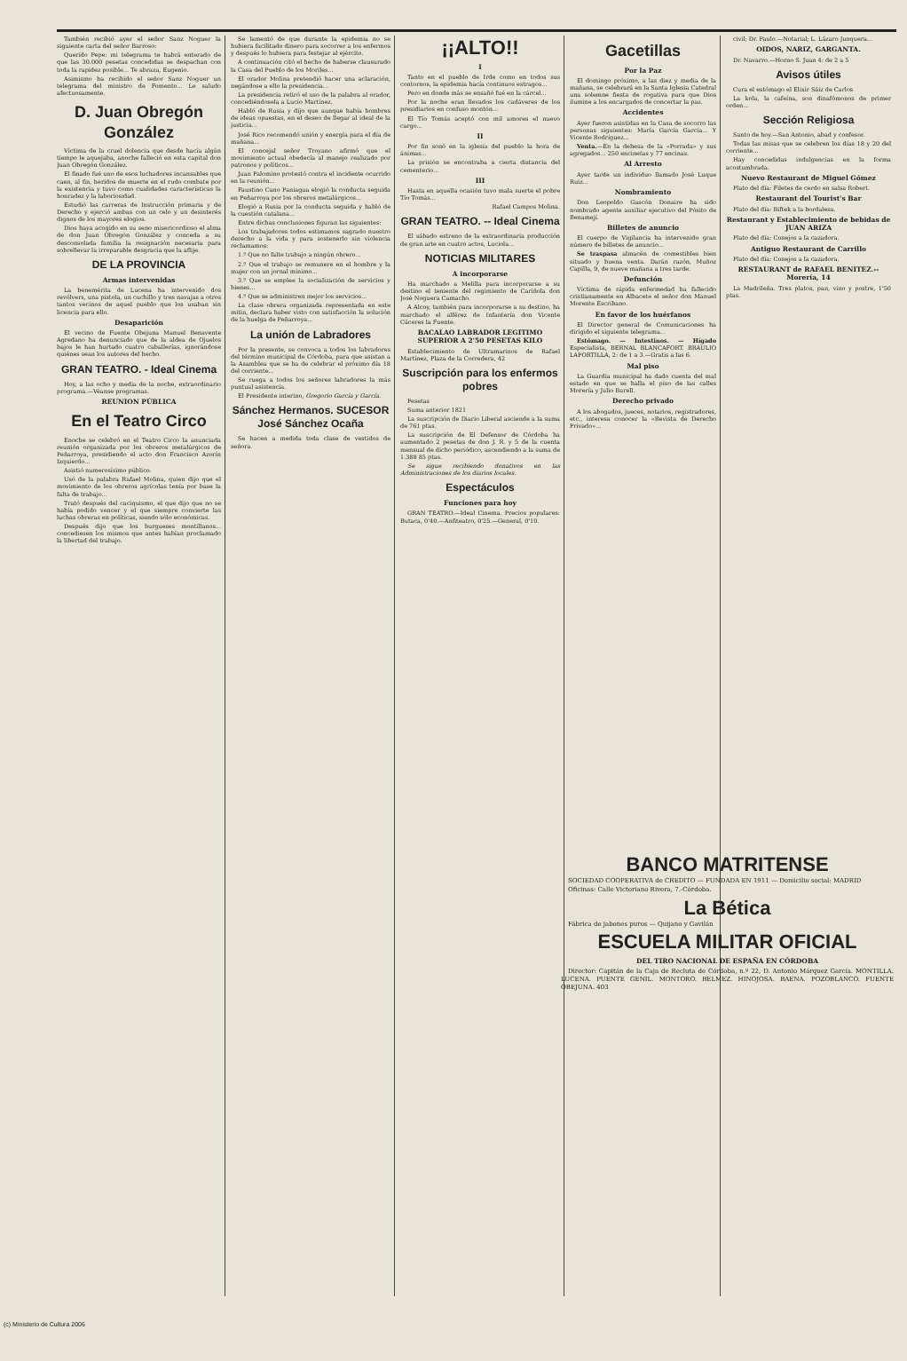También recibió ayer el señor Sanz Noguer la siguiente carta del señor Barroso:
Querido Pepe: mi telegrama te habrá enterado de que las 30.000 pesetas concedidas se despachan con toda la rapidez posible... Te abraza, Eugenio.
Asimismo ha recibido el señor Sanz Noguer un telegrama del ministro de Fomento... Le saludo afectuosamente.
D. Juan Obregón González
Víctima de la cruel dolencia que desde hacía algún tiempo le aquejaba, anoche falleció en esta capital don Juan Obregón González.
El finado fué uno de esos luchadores incansables que caen, al fin, heridos de muerte en el rudo combate por la existencia y tuvo como cualidades características la honradez y la laboriosidad.
Estudió las carreras de Instrucción primaria y de Derecho y ejerció ambas con un celo y un desinterés dignos de los mayores elogios.
Dios haya acogido en su seno misericordioso el alma de don Juan Obregón González y conceda a su desconsolada familia la resignación necesaria para sobrellevar la irreparable desgracia que la aflije.
DE LA PROVINCIA
Armas intervenidas
La benemérita de Lucena ha intervenido dos revólvers, una pistola, un cuchillo y tres navajas a otros tantos vecinos de aquel pueblo que los usaban sin licencia para ello.
Desaparición
El vecino de Fuente Obejuna Manuel Benavente Agredano ha denunciado que de la aldea de Ojuelos bajos le han hurtado cuatro caballerías, ignorándose quiénes sean los autores del hecho.
GRAN TEATRO. - Ideal Cinema
Hoy, a las ocho y media de la noche, extraordinario programa.—Véanse programas.
REUNION PÚBLICA
En el Teatro Circo
Enoche se celebró en el Teatro Circo la anunciada reunión organizada por los obreros metalúrgicos de Peñarroya, presidiendo el acto don Francisco Azorín Izquierdo...
Asistió numerosísimo público.
Usó de la palabra Rafael Molina, quien dijo que el movimiento de los obreros agrícolas tenía por base la falta de trabajo...
Trató después del caciquismo, el que dijo que no se había podido vencer y el que siempre convierte las luchas obreras en políticas, siendo sólo económicas.
Después dijo que los burgueses montillanos... concediesen los mismos que antes habían proclamado la libertad del trabajo.
Se lamentó de que durante la epidemia no se hubiera facilitado dinero para socorrer a los enfermos y después lo hubiera para festejar al ejército.
A continuación citó el hecho de haberse clausurado la Casa del Pueblo de los Moriles...
El orador Molina pretendió hacer una aclaración, negándose a ello la presidencia...
La presidencia retiró el uso de la palabra al orador, concediéndosela a Lucio Martínez.
Habló de Rusia y dijo que aunque había hombres de ideas opuestas, en el deseo de llegar al ideal de la justicia...
José Rico recomendó unión y energía para el día de mañana...
El concejal señor Troyano afirmó que el movimiento actual obedecía al manejo realizado por patronos y políticos...
Juan Palomino protestó contra el incidente ocurrido en la reunión...
Faustino Cano Paniagua elogió la conducta seguida en Peñarroya por los obreros metalúrgicos...
Elogió a Rusia por la conducta seguida y habló de la cuestión catalana...
Entre dichas conclusiones figuran las siguientes:
Los trabajadores todos estimamos sagrado nuestro derecho a la vida y para sostenerlo sin violencia reclamamos:
1.º Que no falte trabajo a ningún obrero...
2.º Que el trabajo se remunere en el hombre y la mujer con un jornal mínimo...
3.º Que se emplee la socialización de servicios y bienes...
4.º Que se administren mejor los servicios...
La clase obrera organizada representada en este mitin, declara haber visto con satisfacción la solución de la huelga de Peñarroya...
La unión de Labradores
Por la presente, se convoca a todos los labradores del término municipal de Córdoba, para que asistan a la Asamblea que se ha de celebrar el próximo día 18 del corriente...
Se ruega a todos los señores labradores la más puntual asistencia.
El Presidente interino, Gregorio García y García.
Sánchez Hermanos. SUCESOR José Sánchez Ocaña
Se hacen a medida toda clase de vestidos de señora.
¡¡ALTO!!
I
Tanto en el pueblo de Irde como en todos sus contornos, la epidemia hacía continuos estragos...
Pero en donde más se ensañó fué en la cárcel...
Por la noche eran llevados los cadáveres de los presidiarios en confuso montón...
El Tío Tomás aceptó con mil amores el nuevo cargo...
II
Por fin sonó en la iglesia del pueblo la hora de ánimas...
La prisión se encontraba a cierta distancia del cementerio...
III
Hasta en aquella ocasión tuvo mala suerte el pobre Tío Tomás...
Rafael Campos Molina.
GRAN TEATRO. -- Ideal Cinema
El sábado estreno de la extraordinaria producción de gran arte en cuatro actos, Luciola...
NOTICIAS MILITARES
A incorporarse
Ha marchado a Melilla para incorporarse a su destino el teniente del regimiento de Cariñola don José Noguera Camacho.
A Alcoy, también para incorporarse a su destino, ha marchado el alférez de Infantería don Vicente Cáceres la Fuente.
BACALAO LABRADOR LEGITIMO SUPERIOR A 2'50 PESETAS KILO
Establecimiento de Ultramarinos de Rafael Martínez, Plaza de la Corredera, 42
Suscripción para los enfermos pobres
Pesetas
Suma anterior 1821
La suscripción de Diario Liberal asciende a la suma de 761 ptas.
La suscripción de El Defensor de Córdoba ha aumentado 2 pesetas de don J. R. y 5 de la cuenta mensual de dicho periódico, ascendiendo a la suma de 1.388 85 ptas.
Se sigue recibiendo donativos en las Administraciones de los diarios locales.
Espectáculos
Funciones para hoy
GRAN TEATRO.—Ideal Cinema. Precios populares: Butaca, 0'40.—Anfiteatro, 0'25.—General, 0'10.
Gacetillas
Por la Paz
El domingo próximo, a las diez y media de la mañana, se celebrará en la Santa Iglesia Catedral una solemne fiesta de rogativa para que Dios ilumine a los encargados de concertar la paz.
Accidentes
Ayer fueron asistidas en la Casa de socorro las personas siguientes: María García García... Y Vicente Rodríguez...
Venta.—En la dehesa de la «Porrada» y sus agregados... 250 encinetas y 77 encinas.
Al Arresto
Ayer tarde un individuo llamado José Luque Ruiz...
Nombramiento
Don Leopoldo Gascón Donaire ha sido nombrado agente auxiliar ejecutivo del Pósito de Benamejí.
Billetes de anuncio
El cuerpo de Vigilancia ha intervenido gran número de billetes de anuncio...
Se traspasa almacén de comestibles bien situado y buena venta. Darán razón, Muñoz Capilla, 9, de nueve mañana a tres tarde.
Defunción
Víctima de rápida enfermedad ha fallecido cristianamente en Albacete el señor don Manuel Morente Escribano.
En favor de los huérfanos
El Director general de Comunicaciones ha dirigido el siguiente telegrama...
Estómago. — Intestinos. — Hígado Especialista, BERNAL BLANCAFORT. BRAULIO LAPORTILLA, 2: de 1 a 3.—Gratis a las 6.
Mal piso
La Guardia municipal ha dado cuenta del mal estado en que se halla el piso de las calles Morería y Julio Burell.
Derecho privado
A los abogados, jueces, notarios, registradores, etc., interesa conocer la «Revista de Derecho Privado»...
civil; Dr. Paulo.—Notarial; L. Lázaro Junquera...
OIDOS, NARIZ, GARGANTA.
Dr. Navarro.—Horno S. Juan 4: de 2 a 5
Avisos útiles
Cura el estómago el Elixir Sáiz de Carlos
La kola, la cafeína, son dinafómonos de primer orden...
Sección Religiosa
Santo de hoy.—San Antonio, abad y confesor.
Todas las misas que se celebren los días 18 y 20 del corriente...
Hay concedidas indulgencias en la forma acostumbrada.
Nuevo Restaurant de Miguel Gómez
Plato del día: Filetes de cerdo en salsa Robert.
Restaurant del Tourist's Bar
Plato del día: Biftek a la bordalesa.
Restaurant y Establecimiento de bebidas de JUAN ARIZA
Plato del día: Conejos a la cazadora.
Antiguo Restaurant de Carrillo
Plato del día: Conejos a la cazadora.
RESTAURANT de RAFAEL BENITEZ.--Morería, 14
La Madrileña. Tres platos, pan, vino y postre, 1'50 ptas.
BANCO MATRITENSE
SOCIEDAD COOPERATIVA de CREDITO — FUNDADA EN 1911 — Domicilio social: MADRID
Oficinas: Calle Victoriano Rivera, 7.-Córdoba.
La Bética
Fábrica de jabones puros — Quijano y Gavilán
ESCUELA MILITAR OFICIAL
DEL TIRO NACIONAL DE ESPAÑA EN CÓRDOBA
Director: Capitán de la Caja de Recluta de Córdoba, n.º 22, D. Antonio Márquez García. MONTILLA. LUCENA. PUENTE GENIL. MONTORO. BELMEZ. HINOJOSA. BAENA. POZOBLANCO. FUENTE OBEJUNA. 403
(c) Ministerio de Cultura 2006